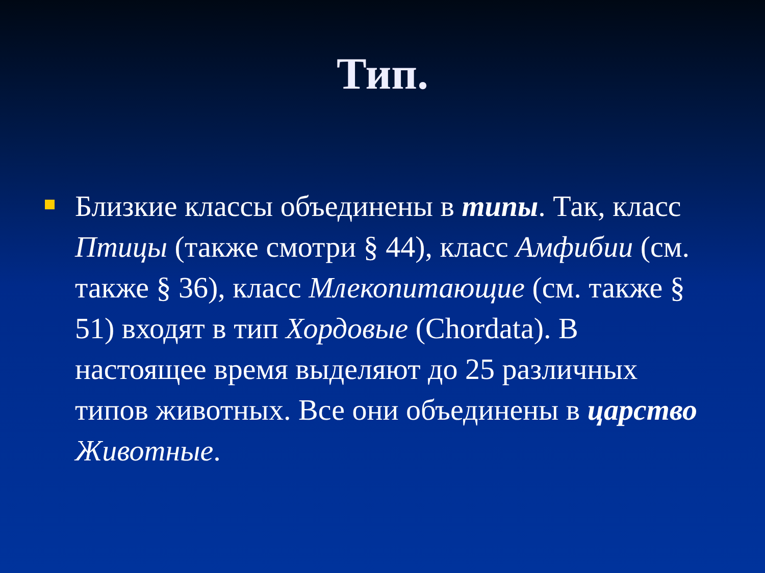Тип.
Близкие классы объединены в типы. Так, класс Птицы (также смотри § 44), класс Амфибии (см. также § 36), класс Млекопитающие (см. также § 51) входят в тип Хордовые (Chordata). В настоящее время выделяют до 25 различных типов животных. Все они объединены в царство Животные.